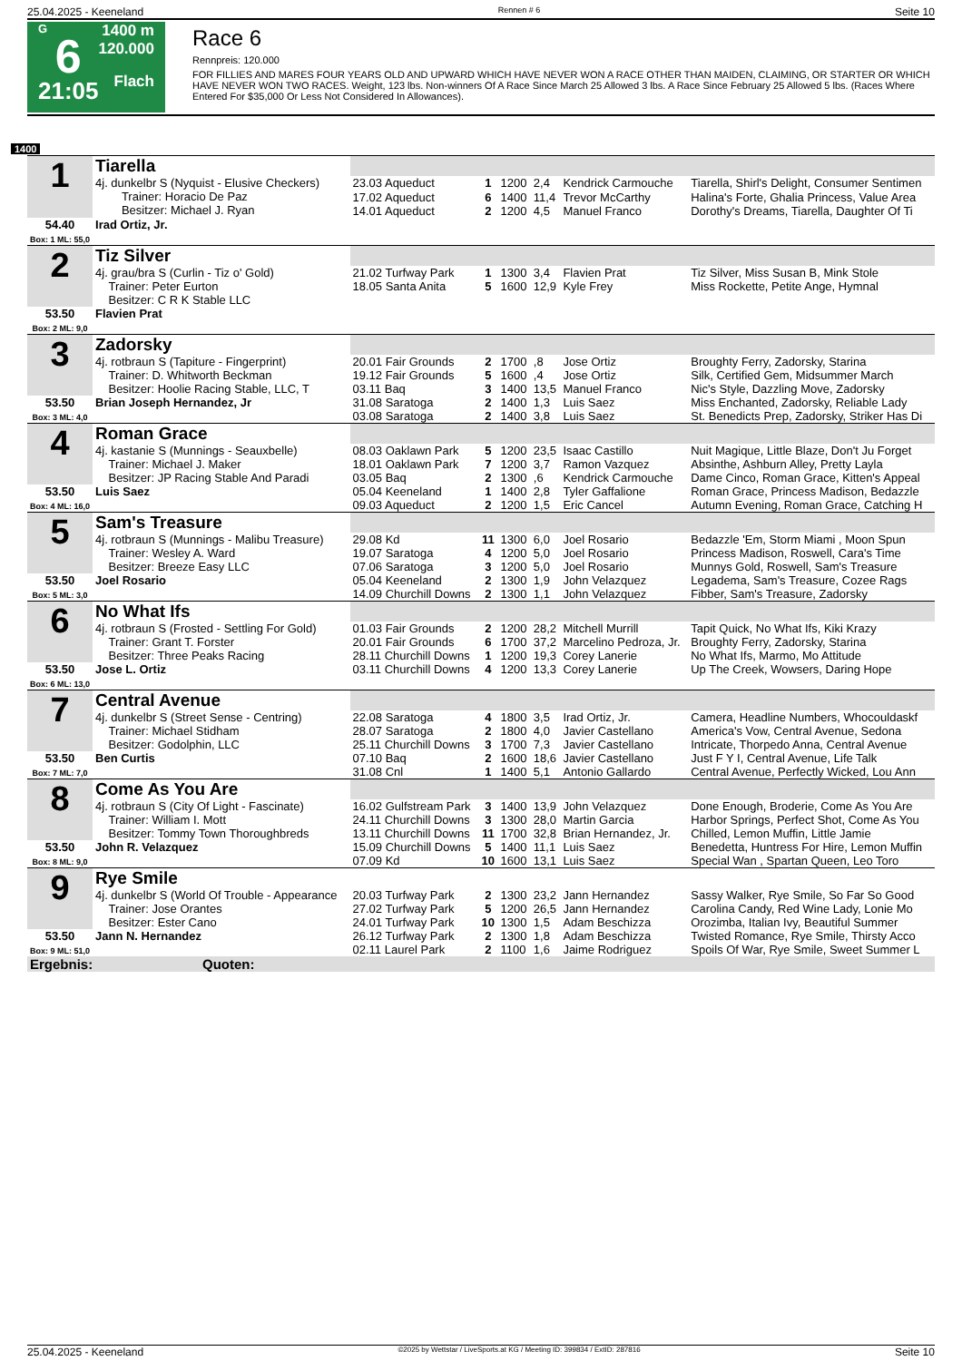25.04.2025 - Keeneland Rennen # 6 Seite 10
G
6
21:05
1400 m
120.000
Flach
Race 6
Rennpreis: 120.000
FOR FILLIES AND MARES FOUR YEARS OLD AND UPWARD WHICH HAVE NEVER WON A RACE OTHER THAN MAIDEN, CLAIMING, OR STARTER OR WHICH HAVE NEVER WON TWO RACES. Weight, 123 lbs. Non-winners Of A Race Since March 25 Allowed 3 lbs. A Race Since February 25 Allowed 5 lbs. (Races Where Entered For $35,000 Or Less Not Considered In Allowances).
1400
| 1 | Tiarella | | | | | | |
| | 4j. dunkelbr S (Nyquist - Elusive Checkers) Trainer: Horacio De Paz Besitzer: Michael J. Ryan | 23.03 Aqueduct | 1 | 1200 | 2,4 | Kendrick Carmouche | Tiarella, Shirl's Delight, Consumer Sentimen |
| | | 17.02 Aqueduct 14.01 Aqueduct | 6 2 | 1400 1200 | 11,4 4,5 | Trevor McCarthy Manuel Franco | Halina's Forte, Ghalia Princess, Value Area Dorothy's Dreams, Tiarella, Daughter Of Ti |
| 54.40 Box: 1 ML: 55,0 | Irad Ortiz, Jr. | | | | | | |
| 2 | Tiz Silver | | | | | | |
| | 4j. grau/bra S (Curlin - Tiz o' Gold) Trainer: Peter Eurton Besitzer: C R K Stable LLC | 21.02 Turfway Park 18.05 Santa Anita | 1 5 | 1300 1600 | 3,4 12,9 | Flavien Prat Kyle Frey | Tiz Silver, Miss Susan B, Mink Stole Miss Rockette, Petite Ange, Hymnal |
| 53.50 Box: 2 ML: 9,0 | Flavien Prat | | | | | | |
| 3 | Zadorsky | | | | | | |
| | 4j. rotbraun S (Tapiture - Fingerprint) Trainer: D. Whitworth Beckman Besitzer: Hoolie Racing Stable, LLC, T | 20.01 Fair Grounds 19.12 Fair Grounds 03.11 Baq | 2 5 3 | 1700 1600 1400 | ,8 ,4 13,5 | Jose Ortiz Jose Ortiz Manuel Franco | Broughty Ferry, Zadorsky, Starina Silk, Certified Gem, Midsummer March Nic's Style, Dazzling Move, Zadorsky |
| 53.50 Box: 3 ML: 4,0 | Brian Joseph Hernandez, Jr | 31.08 Saratoga 03.08 Saratoga | 2 2 | 1400 1400 | 1,3 3,8 | Luis Saez Luis Saez | Miss Enchanted, Zadorsky, Reliable Lady St. Benedicts Prep, Zadorsky, Striker Has Di |
| 4 | Roman Grace | | | | | | |
| | 4j. kastanie S (Munnings - Seauxbelle) Trainer: Michael J. Maker Besitzer: JP Racing Stable And Paradi | 08.03 Oaklawn Park 18.01 Oaklawn Park 03.05 Baq | 5 7 2 | 1200 1200 1300 | 23,5 3,7 ,6 | Isaac Castillo Ramon Vazquez Kendrick Carmouche | Nuit Magique, Little Blaze, Don't Ju Forget Absinthe, Ashburn Alley, Pretty Layla Dame Cinco, Roman Grace, Kitten's Appeal |
| 53.50 Box: 4 ML: 16,0 | Luis Saez | 05.04 Keeneland 09.03 Aqueduct | 1 2 | 1400 1200 | 2,8 1,5 | Tyler Gaffalione Eric Cancel | Roman Grace, Princess Madison, Bedazzle Autumn Evening, Roman Grace, Catching H |
| 5 | Sam's Treasure | | | | | | |
| | 4j. rotbraun S (Munnings - Malibu Treasure) Trainer: Wesley A. Ward Besitzer: Breeze Easy LLC | 29.08 Kd 19.07 Saratoga 07.06 Saratoga | 11 4 3 | 1300 1200 1200 | 6,0 5,0 5,0 | Joel Rosario Joel Rosario Joel Rosario | Bedazzle 'Em, Storm Miami , Moon Spun Princess Madison, Roswell, Cara's Time Munnys Gold, Roswell, Sam's Treasure |
| 53.50 Box: 5 ML: 3,0 | Joel Rosario | 05.04 Keeneland 14.09 Churchill Downs | 2 2 | 1300 1300 | 1,9 1,1 | John Velazquez John Velazquez | Legadema, Sam's Treasure, Cozee Rags Fibber, Sam's Treasure, Zadorsky |
| 6 | No What Ifs | | | | | | |
| | 4j. rotbraun S (Frosted - Settling For Gold) Trainer: Grant T. Forster Besitzer: Three Peaks Racing | 01.03 Fair Grounds 20.01 Fair Grounds 28.11 Churchill Downs | 2 6 1 | 1200 1700 1200 | 28,2 37,2 19,3 | Mitchell Murrill Marcelino Pedroza, Jr. Corey Lanerie | Tapit Quick, No What Ifs, Kiki Krazy Broughty Ferry, Zadorsky, Starina No What Ifs, Marmo, Mo Attitude |
| 53.50 Box: 6 ML: 13,0 | Jose L. Ortiz | 03.11 Churchill Downs | 4 | 1200 | 13,3 | Corey Lanerie | Up The Creek, Wowsers, Daring Hope |
| 7 | Central Avenue | | | | | | |
| | 4j. dunkelbr S (Street Sense - Centring) Trainer: Michael Stidham Besitzer: Godolphin, LLC | 22.08 Saratoga 28.07 Saratoga 25.11 Churchill Downs | 4 2 3 | 1800 1800 1700 | 3,5 4,0 7,3 | Irad Ortiz, Jr. Javier Castellano Javier Castellano | Camera, Headline Numbers, Whocouldaskf America's Vow, Central Avenue, Sedona Intricate, Thorpedo Anna, Central Avenue |
| 53.50 Box: 7 ML: 7,0 | Ben Curtis | 07.10 Baq 31.08 Cnl | 2 1 | 1600 1400 | 18,6 5,1 | Javier Castellano Antonio Gallardo | Just F Y I, Central Avenue, Life Talk Central Avenue, Perfectly Wicked, Lou Ann |
| 8 | Come As You Are | | | | | | |
| | 4j. rotbraun S (City Of Light - Fascinate) Trainer: William I. Mott Besitzer: Tommy Town Thoroughbreds | 16.02 Gulfstream Park 24.11 Churchill Downs 13.11 Churchill Downs | 3 3 11 | 1400 1300 1700 | 13,9 28,0 32,8 | John Velazquez Martin Garcia Brian Hernandez, Jr. | Done Enough, Broderie, Come As You Are Harbor Springs, Perfect Shot, Come As You Chilled, Lemon Muffin, Little Jamie |
| 53.50 Box: 8 ML: 9,0 | John R. Velazquez | 15.09 Churchill Downs 07.09 Kd | 5 10 | 1400 1600 | 11,1 13,1 | Luis Saez Luis Saez | Benedetta, Huntress For Hire, Lemon Muffin Special Wan , Spartan Queen, Leo Toro |
| 9 | Rye Smile | | | | | | |
| | 4j. dunkelbr S (World Of Trouble - Appearance Trainer: Jose Orantes Besitzer: Ester Cano | 20.03 Turfway Park 27.02 Turfway Park 24.01 Turfway Park | 2 5 10 | 1300 1200 1300 | 23,2 26,5 1,5 | Jann Hernandez Jann Hernandez Adam Beschizza | Sassy Walker, Rye Smile, So Far So Good Carolina Candy, Red Wine Lady, Lonie Mo Orozimba, Italian Ivy, Beautiful Summer |
| 53.50 Box: 9 ML: 51,0 | Jann N. Hernandez | 26.12 Turfway Park 02.11 Laurel Park | 2 2 | 1300 1100 | 1,8 1,6 | Adam Beschizza Jaime Rodriguez | Twisted Romance, Rye Smile, Thirsty Acco Spoils Of War, Rye Smile, Sweet Summer L |
| Ergebnis: Quoten: | | | | | | | |
25.04.2025 - Keeneland ©2025 by Wettstar / LiveSports.at KG / Meeting ID: 399834 / ExtID: 287816 Seite 10